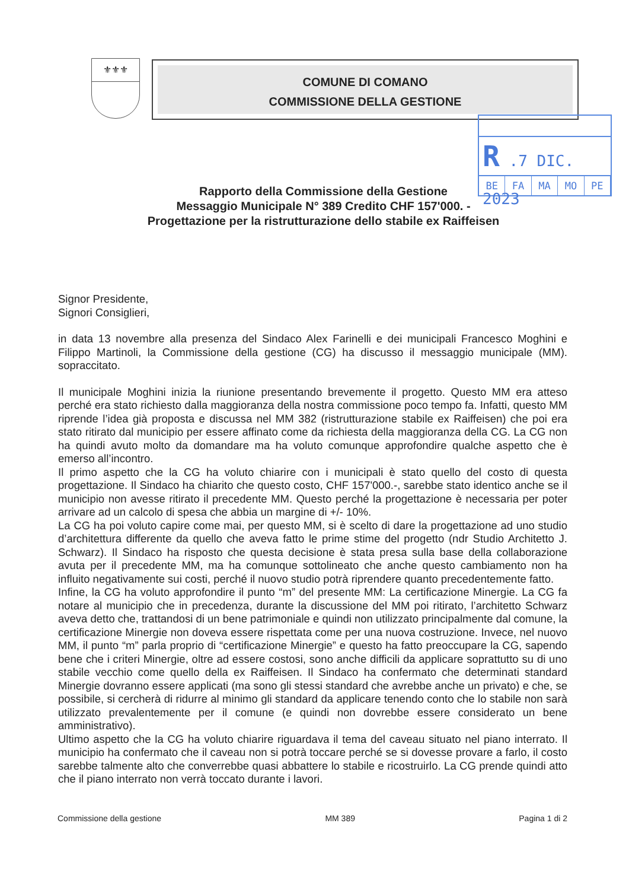⚜⚜⚜
COMUNE DI COMANO
COMMISSIONE DELLA GESTIONE
R .7 DIC. 2023
BE FA MA MO PE
Rapporto della Commissione della Gestione
Messaggio Municipale N° 389 Credito CHF 157'000. -
Progettazione per la ristrutturazione dello stabile ex Raiffeisen
Signor Presidente,
Signori Consiglieri,
in data 13 novembre alla presenza del Sindaco Alex Farinelli e dei municipali Francesco Moghini e Filippo Martinoli, la Commissione della gestione (CG) ha discusso il messaggio municipale (MM). sopraccitato.
Il municipale Moghini inizia la riunione presentando brevemente il progetto. Questo MM era atteso perché era stato richiesto dalla maggioranza della nostra commissione poco tempo fa. Infatti, questo MM riprende l’idea già proposta e discussa nel MM 382 (ristrutturazione stabile ex Raiffeisen) che poi era stato ritirato dal municipio per essere affinato come da richiesta della maggioranza della CG. La CG non ha quindi avuto molto da domandare ma ha voluto comunque approfondire qualche aspetto che è emerso all’incontro.
Il primo aspetto che la CG ha voluto chiarire con i municipali è stato quello del costo di questa progettazione. Il Sindaco ha chiarito che questo costo, CHF 157'000.-, sarebbe stato identico anche se il municipio non avesse ritirato il precedente MM. Questo perché la progettazione è necessaria per poter arrivare ad un calcolo di spesa che abbia un margine di +/- 10%.
La CG ha poi voluto capire come mai, per questo MM, si è scelto di dare la progettazione ad uno studio d’architettura differente da quello che aveva fatto le prime stime del progetto (ndr Studio Architetto J. Schwarz). Il Sindaco ha risposto che questa decisione è stata presa sulla base della collaborazione avuta per il precedente MM, ma ha comunque sottolineato che anche questo cambiamento non ha influito negativamente sui costi, perché il nuovo studio potrà riprendere quanto precedentemente fatto.
Infine, la CG ha voluto approfondire il punto “m” del presente MM: La certificazione Minergie. La CG fa notare al municipio che in precedenza, durante la discussione del MM poi ritirato, l’architetto Schwarz aveva detto che, trattandosi di un bene patrimoniale e quindi non utilizzato principalmente dal comune, la certificazione Minergie non doveva essere rispettata come per una nuova costruzione. Invece, nel nuovo MM, il punto “m” parla proprio di “certificazione Minergie” e questo ha fatto preoccupare la CG, sapendo bene che i criteri Minergie, oltre ad essere costosi, sono anche difficili da applicare soprattutto su di uno stabile vecchio come quello della ex Raiffeisen. Il Sindaco ha confermato che determinati standard Minergie dovranno essere applicati (ma sono gli stessi standard che avrebbe anche un privato) e che, se possibile, si cercherà di ridurre al minimo gli standard da applicare tenendo conto che lo stabile non sarà utilizzato prevalentemente per il comune (e quindi non dovrebbe essere considerato un bene amministrativo).
Ultimo aspetto che la CG ha voluto chiarire riguardava il tema del caveau situato nel piano interrato. Il municipio ha confermato che il caveau non si potrà toccare perché se si dovesse provare a farlo, il costo sarebbe talmente alto che converrebbe quasi abbattere lo stabile e ricostruirlo. La CG prende quindi atto che il piano interrato non verrà toccato durante i lavori.
Commissione della gestione MM 389 Pagina 1 di 2